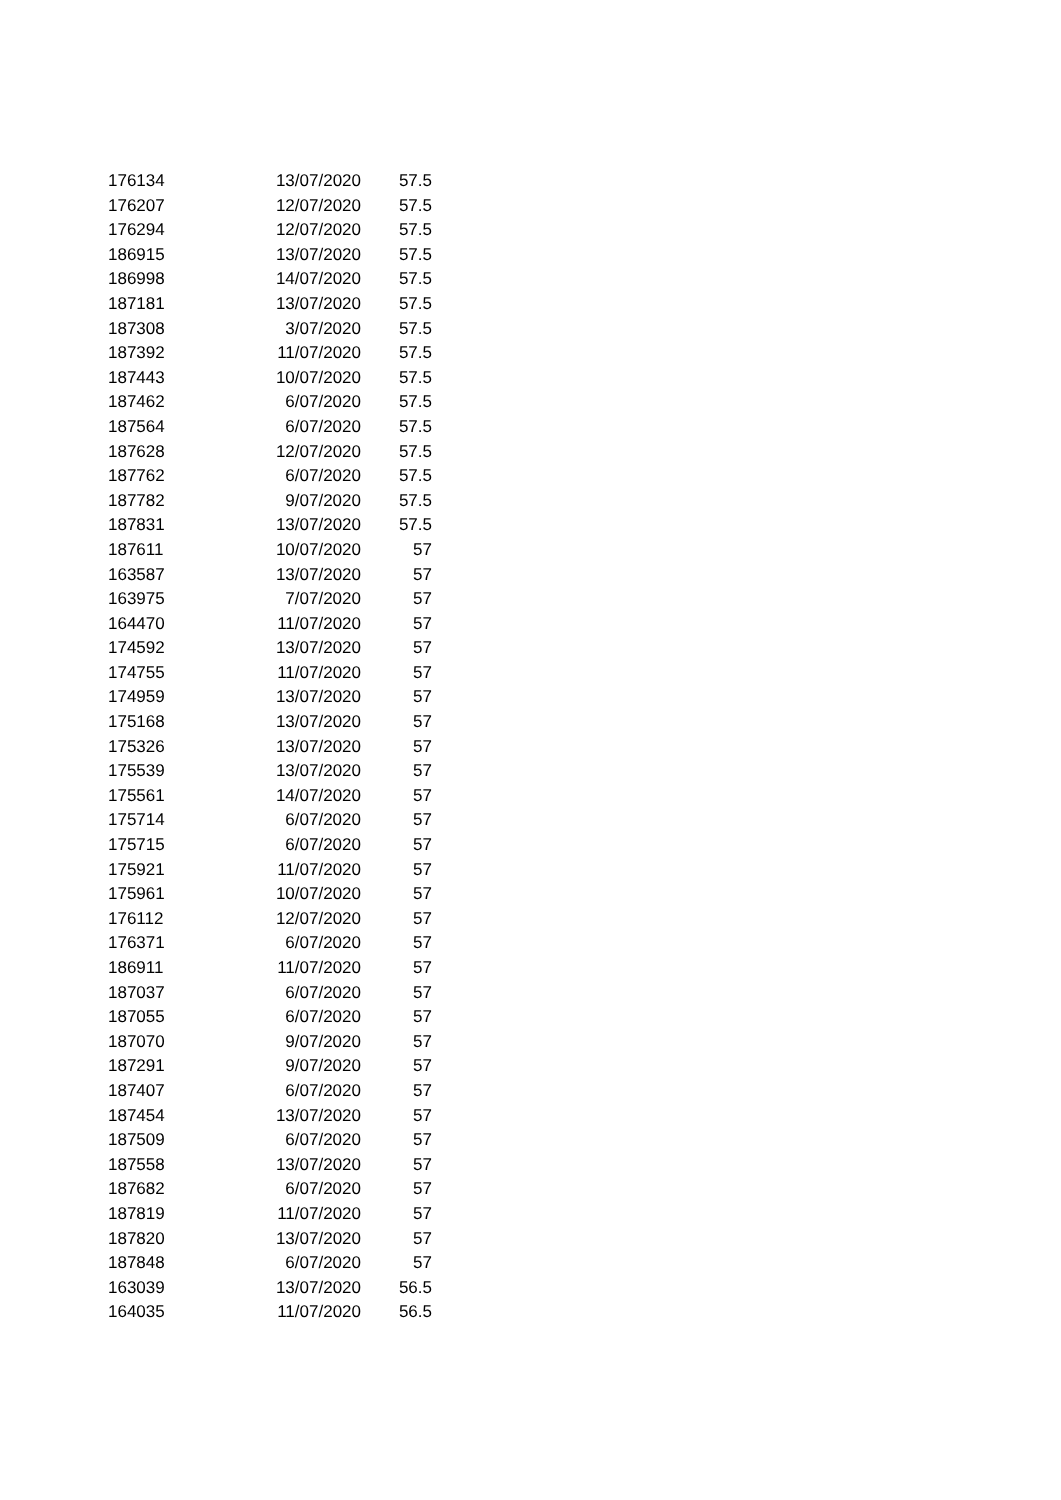| 176134 | 13/07/2020 | 57.5 |
| 176207 | 12/07/2020 | 57.5 |
| 176294 | 12/07/2020 | 57.5 |
| 186915 | 13/07/2020 | 57.5 |
| 186998 | 14/07/2020 | 57.5 |
| 187181 | 13/07/2020 | 57.5 |
| 187308 | 3/07/2020 | 57.5 |
| 187392 | 11/07/2020 | 57.5 |
| 187443 | 10/07/2020 | 57.5 |
| 187462 | 6/07/2020 | 57.5 |
| 187564 | 6/07/2020 | 57.5 |
| 187628 | 12/07/2020 | 57.5 |
| 187762 | 6/07/2020 | 57.5 |
| 187782 | 9/07/2020 | 57.5 |
| 187831 | 13/07/2020 | 57.5 |
| 187611 | 10/07/2020 | 57 |
| 163587 | 13/07/2020 | 57 |
| 163975 | 7/07/2020 | 57 |
| 164470 | 11/07/2020 | 57 |
| 174592 | 13/07/2020 | 57 |
| 174755 | 11/07/2020 | 57 |
| 174959 | 13/07/2020 | 57 |
| 175168 | 13/07/2020 | 57 |
| 175326 | 13/07/2020 | 57 |
| 175539 | 13/07/2020 | 57 |
| 175561 | 14/07/2020 | 57 |
| 175714 | 6/07/2020 | 57 |
| 175715 | 6/07/2020 | 57 |
| 175921 | 11/07/2020 | 57 |
| 175961 | 10/07/2020 | 57 |
| 176112 | 12/07/2020 | 57 |
| 176371 | 6/07/2020 | 57 |
| 186911 | 11/07/2020 | 57 |
| 187037 | 6/07/2020 | 57 |
| 187055 | 6/07/2020 | 57 |
| 187070 | 9/07/2020 | 57 |
| 187291 | 9/07/2020 | 57 |
| 187407 | 6/07/2020 | 57 |
| 187454 | 13/07/2020 | 57 |
| 187509 | 6/07/2020 | 57 |
| 187558 | 13/07/2020 | 57 |
| 187682 | 6/07/2020 | 57 |
| 187819 | 11/07/2020 | 57 |
| 187820 | 13/07/2020 | 57 |
| 187848 | 6/07/2020 | 57 |
| 163039 | 13/07/2020 | 56.5 |
| 164035 | 11/07/2020 | 56.5 |